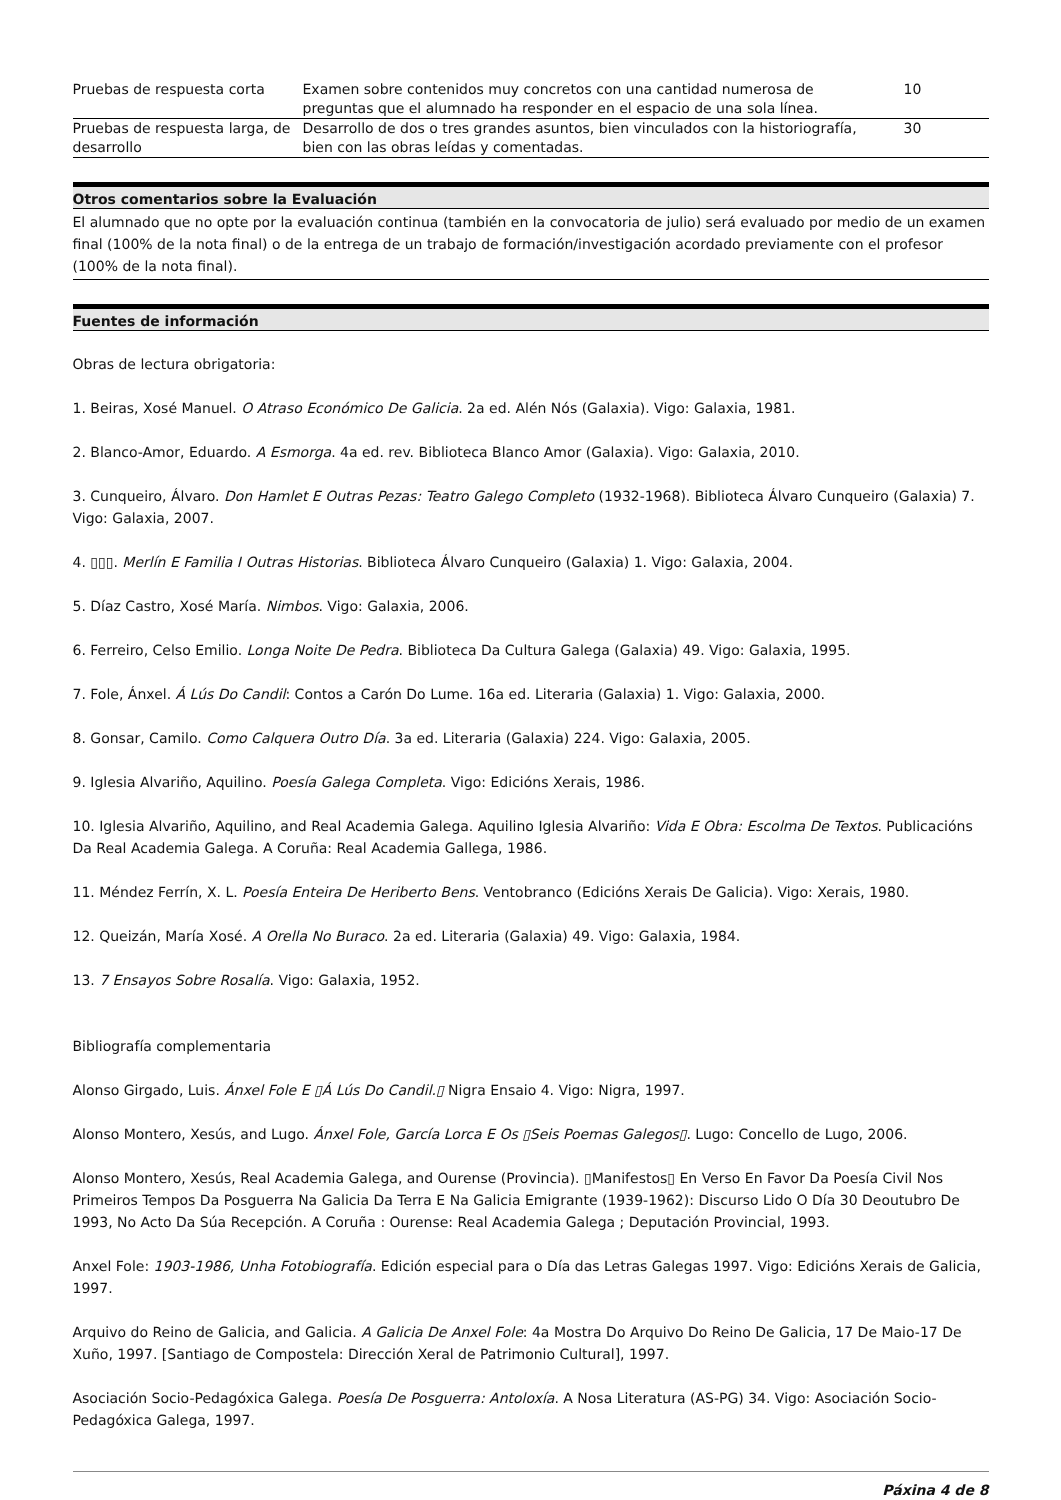| Pruebas de respuesta corta | Examen sobre contenidos muy concretos con una cantidad numerosa de preguntas que el alumnado ha responder en el espacio de una sola línea. | 10 |
| Pruebas de respuesta larga, de desarrollo | Desarrollo de dos o tres grandes asuntos, bien vinculados con la historiografía, bien con las obras leídas y comentadas. | 30 |
Otros comentarios sobre la Evaluación
El alumnado que no opte por la evaluación continua (también en la convocatoria de julio) será evaluado por medio de un examen final (100% de la nota final) o de la entrega de un trabajo de formación/investigación acordado previamente con el profesor (100% de la nota final).
Fuentes de información
Obras de lectura obrigatoria:
1. Beiras, Xosé Manuel. O Atraso Económico De Galicia. 2a ed. Alén Nós (Galaxia). Vigo: Galaxia, 1981.
2. Blanco-Amor, Eduardo. A Esmorga. 4a ed. rev. Biblioteca Blanco Amor (Galaxia). Vigo: Galaxia, 2010.
3. Cunqueiro, Álvaro. Don Hamlet E Outras Pezas: Teatro Galego Completo (1932-1968). Biblioteca Álvaro Cunqueiro (Galaxia) 7. Vigo: Galaxia, 2007.
4. ▯▯▯. Merlín E Familia I Outras Historias. Biblioteca Álvaro Cunqueiro (Galaxia) 1. Vigo: Galaxia, 2004.
5. Díaz Castro, Xosé María. Nimbos. Vigo: Galaxia, 2006.
6. Ferreiro, Celso Emilio. Longa Noite De Pedra. Biblioteca Da Cultura Galega (Galaxia) 49. Vigo: Galaxia, 1995.
7. Fole, Ánxel. Á Lús Do Candil: Contos a Carón Do Lume. 16a ed. Literaria (Galaxia) 1. Vigo: Galaxia, 2000.
8. Gonsar, Camilo. Como Calquera Outro Día. 3a ed. Literaria (Galaxia) 224. Vigo: Galaxia, 2005.
9. Iglesia Alvariño, Aquilino. Poesía Galega Completa. Vigo: Edicións Xerais, 1986.
10. Iglesia Alvariño, Aquilino, and Real Academia Galega. Aquilino Iglesia Alvariño: Vida E Obra: Escolma De Textos. Publicacións Da Real Academia Galega. A Coruña: Real Academia Gallega, 1986.
11. Méndez Ferrín, X. L. Poesía Enteira De Heriberto Bens. Ventobranco (Edicións Xerais De Galicia). Vigo: Xerais, 1980.
12. Queizán, María Xosé. A Orella No Buraco. 2a ed. Literaria (Galaxia) 49. Vigo: Galaxia, 1984.
13. 7 Ensayos Sobre Rosalía. Vigo: Galaxia, 1952.
Bibliografía complementaria
Alonso Girgado, Luis. Ánxel Fole E ▯Á Lús Do Candil.▯ Nigra Ensaio 4. Vigo: Nigra, 1997.
Alonso Montero, Xesús, and Lugo. Ánxel Fole, García Lorca E Os ▯Seis Poemas Galegos▯. Lugo: Concello de Lugo, 2006.
Alonso Montero, Xesús, Real Academia Galega, and Ourense (Provincia). ▯Manifestos▯ En Verso En Favor Da Poesía Civil Nos Primeiros Tempos Da Posguerra Na Galicia Da Terra E Na Galicia Emigrante (1939-1962): Discurso Lido O Día 30 Deoutubro De 1993, No Acto Da Súa Recepción. A Coruña : Ourense: Real Academia Galega ; Deputación Provincial, 1993.
Anxel Fole: 1903-1986, Unha Fotobiografía. Edición especial para o Día das Letras Galegas 1997. Vigo: Edicións Xerais de Galicia, 1997.
Arquivo do Reino de Galicia, and Galicia. A Galicia De Anxel Fole: 4a Mostra Do Arquivo Do Reino De Galicia, 17 De Maio-17 De Xuño, 1997. [Santiago de Compostela: Dirección Xeral de Patrimonio Cultural], 1997.
Asociación Socio-Pedagóxica Galega. Poesía De Posguerra: Antoloxía. A Nosa Literatura (AS-PG) 34. Vigo: Asociación Socio-Pedagóxica Galega, 1997.
Páxina 4 de 8